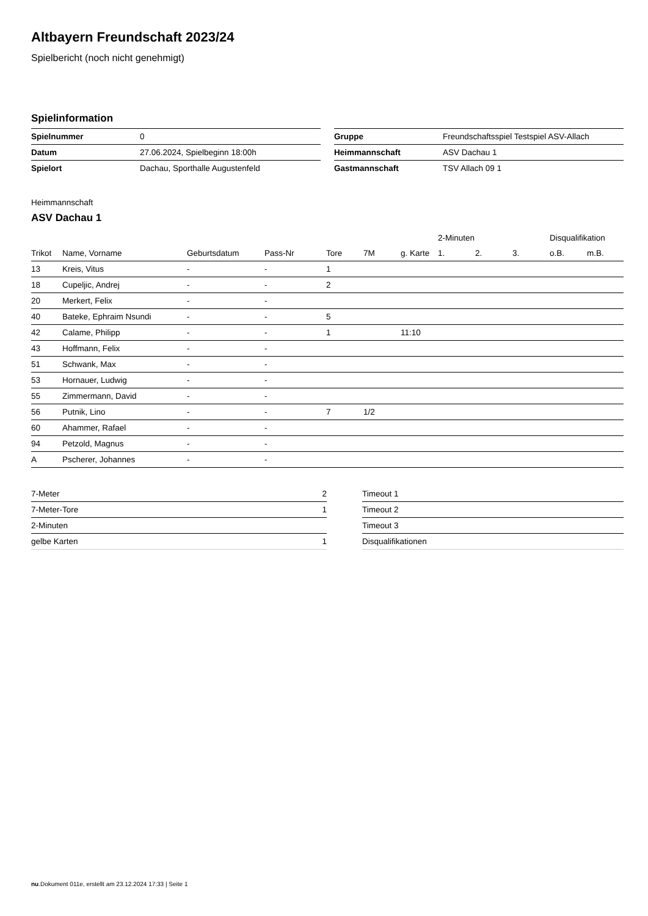Altbayern Freundschaft 2023/24
Spielbericht (noch nicht genehmigt)
Spielinformation
| Spielnummer | 0 |
| Datum | 27.06.2024, Spielbeginn 18:00h |
| Spielort | Dachau, Sporthalle Augustenfeld |
| Gruppe | Freundschaftsspiel Testspiel ASV-Allach |
| Heimmannschaft | ASV Dachau 1 |
| Gastmannschaft | TSV Allach 09 1 |
Heimmannschaft
ASV Dachau 1
| | | | | | | | 2-Minuten | | | Disqualifikation | |
| --- | --- | --- | --- | --- | --- | --- | --- | --- | --- | --- | --- |
| Trikot | Name, Vorname | Geburtsdatum | Pass-Nr | Tore | 7M | g. Karte | 1. | 2. | 3. | o.B. | m.B. |
| 13 | Kreis, Vitus | - | - | 1 | | | | | | | |
| 18 | Cupeljic, Andrej | - | - | 2 | | | | | | | |
| 20 | Merkert, Felix | - | - | | | | | | | | |
| 40 | Bateke, Ephraim Nsundi | - | - | 5 | | | | | | | |
| 42 | Calame, Philipp | - | - | 1 | | 11:10 | | | | | |
| 43 | Hoffmann, Felix | - | - | | | | | | | | |
| 51 | Schwank, Max | - | - | | | | | | | | |
| 53 | Hornauer, Ludwig | - | - | | | | | | | | |
| 55 | Zimmermann, David | - | - | | | | | | | | |
| 56 | Putnik, Lino | - | - | 7 | 1/2 | | | | | | |
| 60 | Ahammer, Rafael | - | - | | | | | | | | |
| 94 | Petzold, Magnus | - | - | | | | | | | | |
| A | Pscherer, Johannes | - | - | | | | | | | | |
| 7-Meter | 2 |
| 7-Meter-Tore | 1 |
| 2-Minuten | |
| gelbe Karten | 1 |
| Timeout 1 |
| Timeout 2 |
| Timeout 3 |
| Disqualifikationen |
nu.Dokument 011e, erstellt am 23.12.2024 17:33 | Seite 1